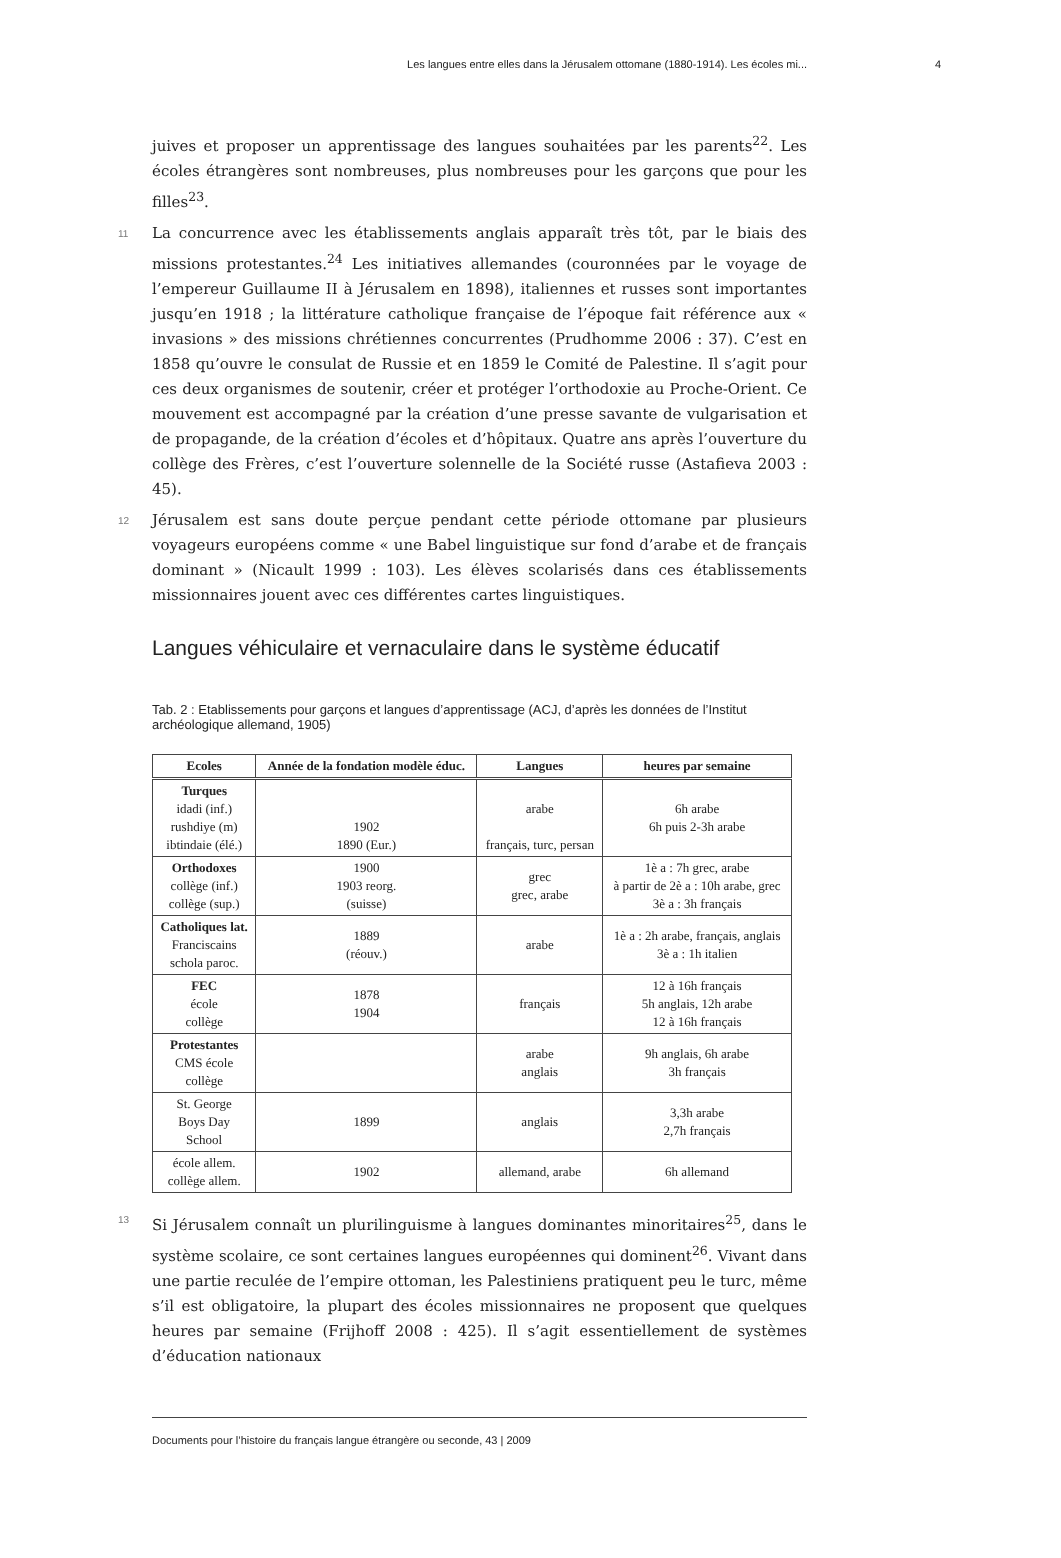Les langues entre elles dans la Jérusalem ottomane (1880-1914). Les écoles mi... 4
juives et proposer un apprentissage des langues souhaitées par les parents<sup>22</sup>. Les écoles étrangères sont nombreuses, plus nombreuses pour les garçons que pour les filles<sup>23</sup>.
11 La concurrence avec les établissements anglais apparaît très tôt, par le biais des missions protestantes.<sup>24</sup> Les initiatives allemandes (couronnées par le voyage de l’empereur Guillaume II à Jérusalem en 1898), italiennes et russes sont importantes jusqu’en 1918 ; la littérature catholique française de l’époque fait référence aux « invasions » des missions chrétiennes concurrentes (Prudhomme 2006 : 37). C’est en 1858 qu’ouvre le consulat de Russie et en 1859 le Comité de Palestine. Il s’agit pour ces deux organismes de soutenir, créer et protéger l’orthodoxie au Proche-Orient. Ce mouvement est accompagné par la création d’une presse savante de vulgarisation et de propagande, de la création d’écoles et d’hôpitaux. Quatre ans après l’ouverture du collège des Frères, c’est l’ouverture solennelle de la Société russe (Astafieva 2003 : 45).
12 Jérusalem est sans doute perçue pendant cette période ottomane par plusieurs voyageurs européens comme « une Babel linguistique sur fond d’arabe et de français dominant » (Nicault 1999 : 103). Les élèves scolarisés dans ces établissements missionnaires jouent avec ces différentes cartes linguistiques.
Langues véhiculaire et vernaculaire dans le système éducatif
Tab. 2 : Etablissements pour garçons et langues d’apprentissage (ACJ, d’après les données de l’Institut archéologique allemand, 1905)
| Ecoles | Année de la fondation modèle éduc. | Langues | heures par semaine |
| --- | --- | --- | --- |
| Turques idadi (inf.) rushdiye (m) ibtindaie (élé.) | 1902 1890 (Eur.) | arabe français, turc, persan | 6h arabe 6h puis 2-3h arabe |
| Orthodoxes collège (inf.) collège (sup.) | 1900 1903 reorg. (suisse) | grec grec, arabe | 1è a : 7h grec, arabe à partir de 2è a : 10h arabe, grec 3è a : 3h français |
| Catholiques lat. Franciscains schola paroc. | 1889 (réouv.) | arabe | 1è a : 2h arabe, français, anglais 3è a : 1h italien |
| FEC école collège | 1878 1904 | français | 12 à 16h français 5h anglais, 12h arabe 12 à 16h français |
| Protestantes CMS école collège | | arabe anglais | 9h anglais, 6h arabe 3h français |
| St. George Boys Day School | 1899 | anglais | 3,3h arabe 2,7h français |
| école allem. collège allem. | 1902 | allemand, arabe | 6h allemand |
13 Si Jérusalem connaît un plurilinguisme à langues dominantes minoritaires<sup>25</sup>, dans le système scolaire, ce sont certaines langues européennes qui dominent<sup>26</sup>. Vivant dans une partie reculée de l’empire ottoman, les Palestiniens pratiquent peu le turc, même s’il est obligatoire, la plupart des écoles missionnaires ne proposent que quelques heures par semaine (Frijhoff 2008 : 425). Il s’agit essentiellement de systèmes d’éducation nationaux
Documents pour l’histoire du français langue étrangère ou seconde, 43 | 2009